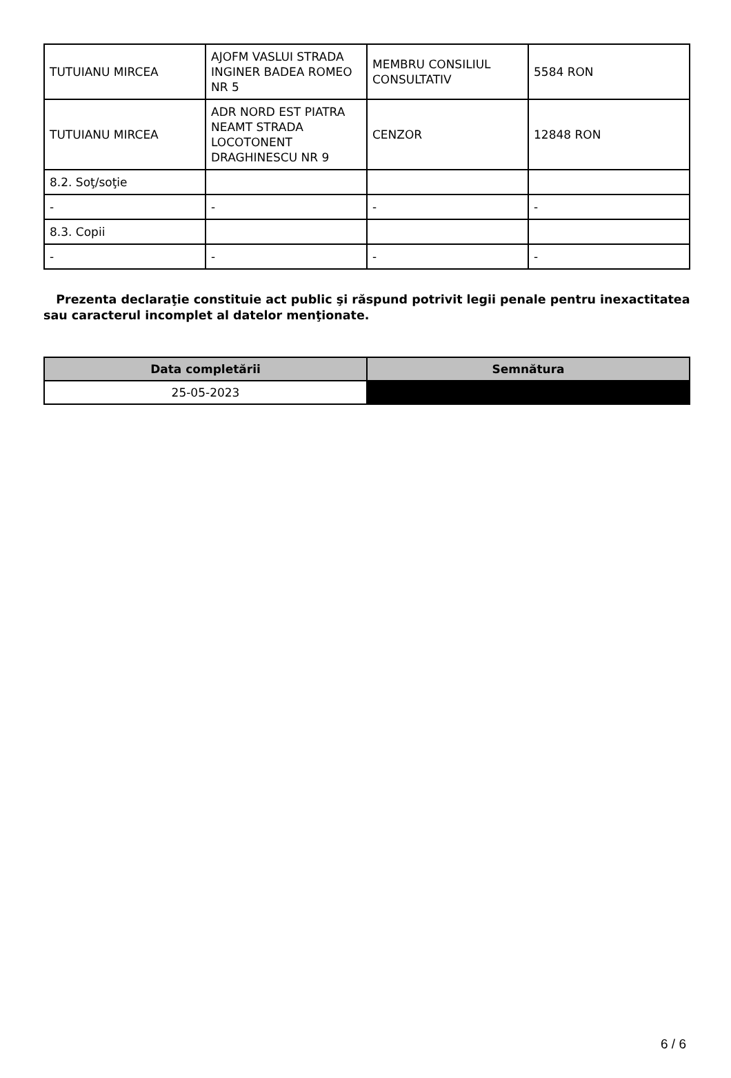| TUTUIANU MIRCEA | AJOFM VASLUI STRADA INGINER BADEA ROMEO NR 5 | MEMBRU CONSILIUL CONSULTATIV | 5584 RON |
| TUTUIANU MIRCEA | ADR NORD EST PIATRA NEAMT STRADA LOCOTONENT DRAGHINESCU NR 9 | CENZOR | 12848 RON |
| 8.2. Soţ/soţie | | | |
| - | - | - | - |
| 8.3. Copii | | | |
| - | - | - | - |
Prezenta declaraţie constituie act public şi răspund potrivit legii penale pentru inexactitatea sau caracterul incomplet al datelor menţionate.
| Data completării | Semnătura |
| --- | --- |
| 25-05-2023 | |
6 / 6